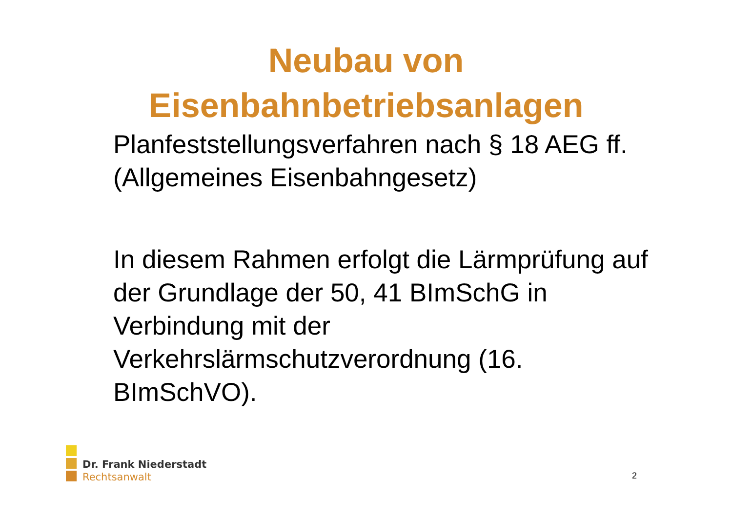Neubau von
Eisenbahnbetriebsanlagen
Planfeststellungsverfahren nach § 18 AEG ff. (Allgemeines Eisenbahngesetz)
In diesem Rahmen erfolgt die Lärmprüfung auf der Grundlage der 50, 41 BImSchG in Verbindung mit der Verkehrslärmschutzverordnung (16. BImSchVO).
Dr. Frank Niederstadt
Rechtsanwalt
2